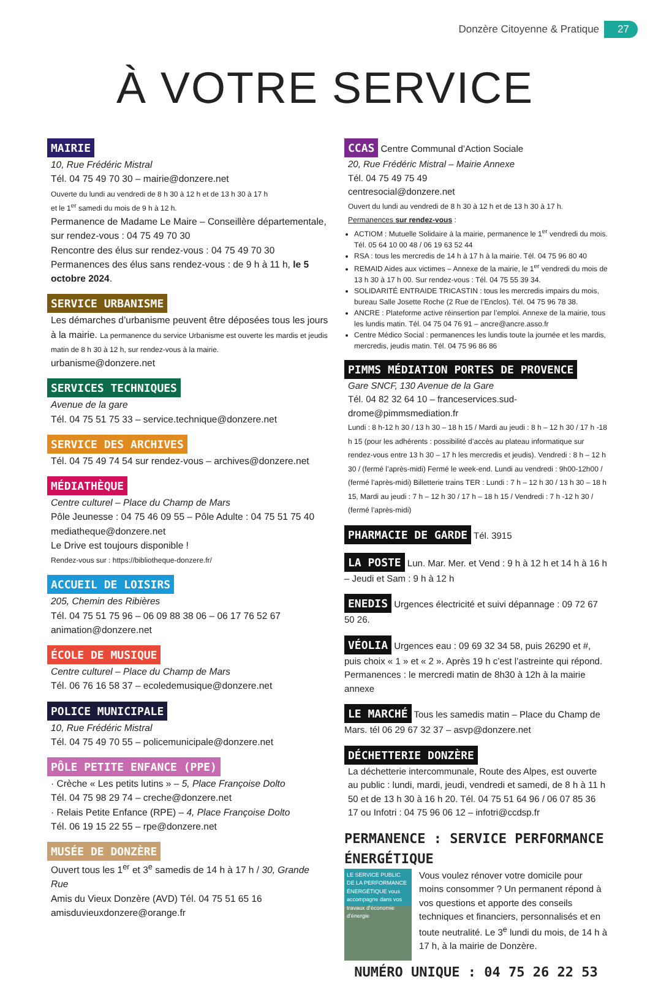Donzère Citoyenne & Pratique 27
À VOTRE SERVICE
MAIRIE
10, Rue Frédéric Mistral
Tél. 04 75 49 70 30 – mairie@donzere.net
Ouverte du lundi au vendredi de 8 h 30 à 12 h et de 13 h 30 à 17 h
et le 1<sup>er</sup> samedi du mois de 9 h à 12 h.
Permanence de Madame Le Maire – Conseillère départementale, sur rendez-vous : 04 75 49 70 30
Rencontre des élus sur rendez-vous : 04 75 49 70 30
Permanences des élus sans rendez-vous : de 9 h à 11 h, le 5 octobre 2024.
SERVICE URBANISME
Les démarches d’urbanisme peuvent être déposées tous les jours à la mairie. La permanence du service Urbanisme est ouverte les mardis et jeudis matin de 8 h 30 à 12 h, sur rendez-vous à la mairie.
urbanisme@donzere.net
SERVICES TECHNIQUES
Avenue de la gare
Tél. 04 75 51 75 33 – service.technique@donzere.net
SERVICE DES ARCHIVES
Tél. 04 75 49 74 54 sur rendez-vous – archives@donzere.net
MÉDIATHÈQUE
Centre culturel – Place du Champ de Mars
Pôle Jeunesse : 04 75 46 09 55 – Pôle Adulte : 04 75 51 75 40
mediatheque@donzere.net
Le Drive est toujours disponible !
Rendez-vous sur : https://bibliotheque-donzere.fr/
ACCUEIL DE LOISIRS
205, Chemin des Ribières
Tél. 04 75 51 75 96 – 06 09 88 38 06 – 06 17 76 52 67
animation@donzere.net
ÉCOLE DE MUSIQUE
Centre culturel – Place du Champ de Mars
Tél. 06 76 16 58 37 – ecoledemusique@donzere.net
POLICE MUNICIPALE
10, Rue Frédéric Mistral
Tél. 04 75 49 70 55 – policemunicipale@donzere.net
PÔLE PETITE ENFANCE (PPE)
· Crèche « Les petits lutins » – 5, Place Françoise Dolto
Tél. 04 75 98 29 74 – creche@donzere.net
· Relais Petite Enfance (RPE) – 4, Place Françoise Dolto
Tél. 06 19 15 22 55 – rpe@donzere.net
MUSÉE DE DONZÈRE
Ouvert tous les 1<sup>er</sup> et 3<sup>e</sup> samedis de 14 h à 17 h / 30, Grande Rue
Amis du Vieux Donzère (AVD) Tél. 04 75 51 65 16
amisduvieuxdonzere@orange.fr
CCAS Centre Communal d’Action Sociale
20, Rue Frédéric Mistral – Mairie Annexe
Tél. 04 75 49 75 49
centresocial@donzere.net
Ouvert du lundi au vendredi de 8 h 30 à 12 h et de 13 h 30 à 17 h.
Permanences sur rendez-vous :
ACTIOM : Mutuelle Solidaire à la mairie, permanence le 1<sup>er</sup> vendredi du mois. Tél. 05 64 10 00 48 / 06 19 63 52 44
RSA : tous les mercredis de 14 h à 17 h à la mairie. Tél. 04 75 96 80 40
REMAID Aides aux victimes – Annexe de la mairie, le 1<sup>er</sup> vendredi du mois de 13 h 30 à 17 h 00. Sur rendez-vous : Tél. 04 75 55 39 34.
SOLIDARITÉ ENTRAIDE TRICASTIN : tous les mercredis impairs du mois, bureau Salle Josette Roche (2 Rue de l’Enclos). Tél. 04 75 96 78 38.
ANCRE : Plateforme active réinsertion par l’emploi. Annexe de la mairie, tous les lundis matin. Tél. 04 75 04 76 91 – ancre@ancre.asso.fr
Centre Médico Social : permanences les lundis toute la journée et les mardis, mercredis, jeudis matin. Tél. 04 75 96 86 86
PIMMS MÉDIATION PORTES DE PROVENCE
Gare SNCF, 130 Avenue de la Gare
Tél. 04 82 32 64 10 – franceservices.sud-drome@pimmsmediation.fr
Lundi : 8 h-12 h 30 / 13 h 30 – 18 h 15 / Mardi au jeudi : 8 h – 12 h 30 / 17 h -18 h 15 (pour les adhérents : possibilité d’accès au plateau informatique sur rendez-vous entre 13 h 30 – 17 h les mercredis et jeudis). Vendredi : 8 h – 12 h 30 / (fermé l’après-midi) Fermé le week-end. Lundi au vendredi : 9h00-12h00 / (fermé l’après-midi) Billetterie trains TER : Lundi : 7 h – 12 h 30 / 13 h 30 – 18 h 15, Mardi au jeudi : 7 h – 12 h 30 / 17 h – 18 h 15 / Vendredi : 7 h -12 h 30 / (fermé l’après-midi)
PHARMACIE DE GARDE Tél. 3915
LA POSTE Lun. Mar. Mer. et Vend : 9 h à 12 h et 14 h à 16 h – Jeudi et Sam : 9 h à 12 h
ENEDIS Urgences électricité et suivi dépannage : 09 72 67 50 26.
VÉOLIA Urgences eau : 09 69 32 34 58, puis 26290 et #, puis choix « 1 » et « 2 ». Après 19 h c’est l’astreinte qui répond. Permanences : le mercredi matin de 8h30 à 12h à la mairie annexe
LE MARCHÉ Tous les samedis matin – Place du Champ de Mars. tél 06 29 67 32 37 – asvp@donzere.net
DÉCHETTERIE DONZÈRE
La déchetterie intercommunale, Route des Alpes, est ouverte au public : lundi, mardi, jeudi, vendredi et samedi, de 8 h à 11 h 50 et de 13 h 30 à 16 h 20. Tél. 04 75 51 64 96 / 06 07 85 36 17 ou Infotri : 04 75 96 06 12 – infotri@ccdsp.fr
PERMANENCE : SERVICE PERFORMANCE ÉNERGÉTIQUE
LE SERVICE PUBLIC DE LA PERFORMANCE ÉNERGÉTIQUE vous accompagne dans vos travaux d’économie d’énergie
Vous voulez rénover votre domicile pour moins consommer ? Un permanent répond à vos questions et apporte des conseils techniques et financiers, personnalisés et en toute neutralité. Le 3<sup>e</sup> lundi du mois, de 14 h à 17 h, à la mairie de Donzère.
NUMÉRO UNIQUE : 04 75 26 22 53